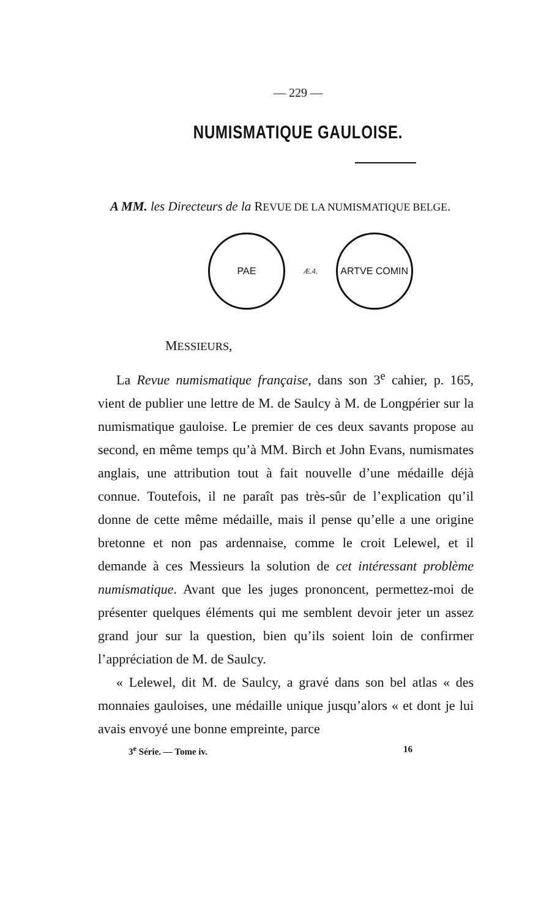— 229 —
NUMISMATIQUE GAULOISE.
A MM. les Directeurs de la REVUE DE LA NUMISMATIQUE BELGE.
PAE
Æ.4.
ARTVE COMIN
MESSIEURS,
La Revue numismatique française, dans son 3<sup>e</sup> cahier, p. 165, vient de publier une lettre de M. de Saulcy à M. de Longpérier sur la numismatique gauloise. Le premier de ces deux savants propose au second, en même temps qu’à MM. Birch et John Evans, numismates anglais, une attribution tout à fait nouvelle d’une médaille déjà connue. Toutefois, il ne paraît pas très-sûr de l’explication qu’il donne de cette même médaille, mais il pense qu’elle a une origine bretonne et non pas ardennaise, comme le croit Lelewel, et il demande à ces Messieurs la solution de cet intéressant problème numismatique. Avant que les juges prononcent, permettez-moi de présenter quelques éléments qui me semblent devoir jeter un assez grand jour sur la question, bien qu’ils soient loin de confirmer l’appréciation de M. de Saulcy.
« Lelewel, dit M. de Saulcy, a gravé dans son bel atlas « des monnaies gauloises, une médaille unique jusqu’alors « et dont je lui avais envoyé une bonne empreinte, parce
3<sup>e</sup> Série. — Tome iv. 16